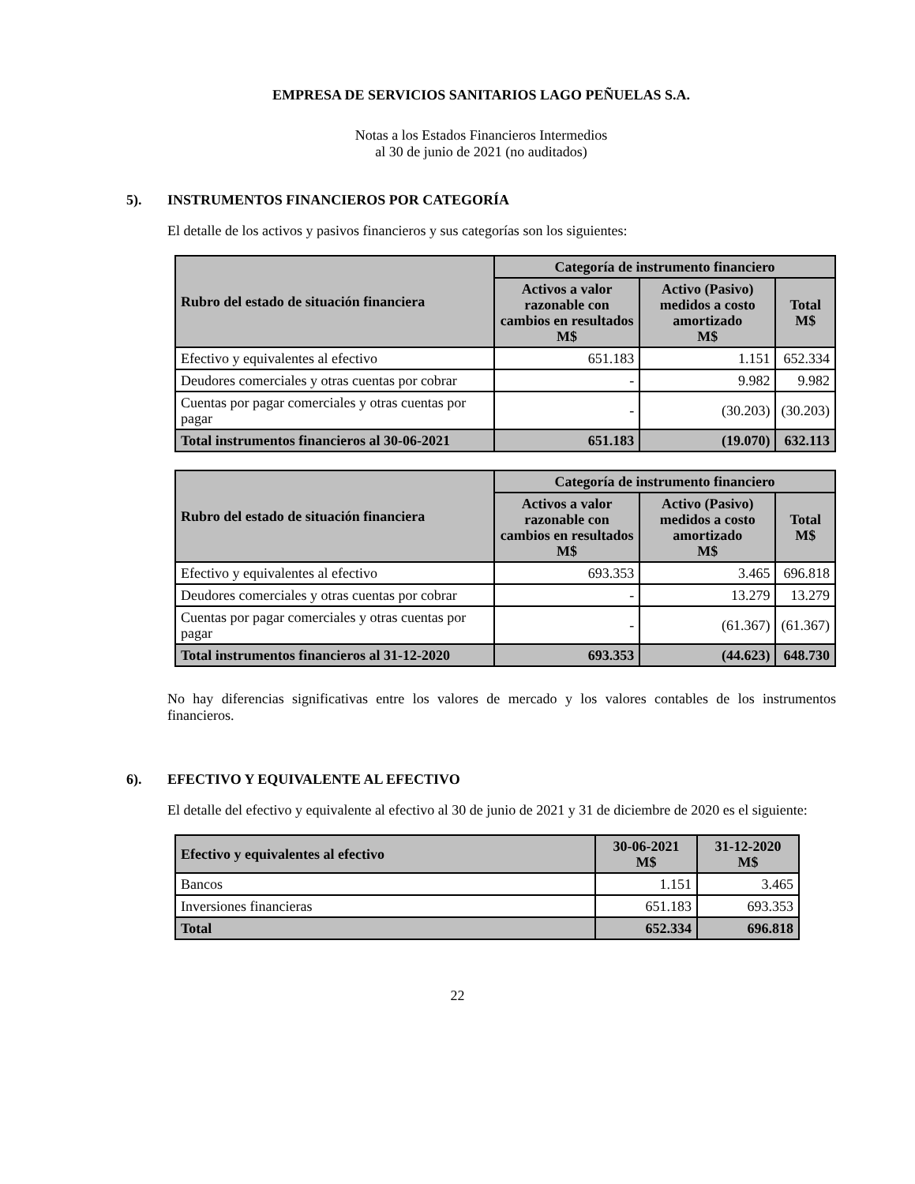EMPRESA DE SERVICIOS SANITARIOS LAGO PEÑUELAS S.A.
Notas a los Estados Financieros Intermedios
al 30 de junio de 2021 (no auditados)
5). INSTRUMENTOS FINANCIEROS POR CATEGORÍA
El detalle de los activos y pasivos financieros y sus categorías son los siguientes:
| Rubro del estado de situación financiera | Categoría de instrumento financiero | | |
| --- | --- | --- | --- |
| | Activos a valor razonable con cambios en resultados M$ | Activo (Pasivo) medidos a costo amortizado M$ | Total M$ |
| Efectivo y equivalentes al efectivo | 651.183 | 1.151 | 652.334 |
| Deudores comerciales y otras cuentas por cobrar | - | 9.982 | 9.982 |
| Cuentas por pagar comerciales y otras cuentas por pagar | - | (30.203) | (30.203) |
| Total instrumentos financieros al 30-06-2021 | 651.183 | (19.070) | 632.113 |
| Rubro del estado de situación financiera | Categoría de instrumento financiero | | |
| --- | --- | --- | --- |
| | Activos a valor razonable con cambios en resultados M$ | Activo (Pasivo) medidos a costo amortizado M$ | Total M$ |
| Efectivo y equivalentes al efectivo | 693.353 | 3.465 | 696.818 |
| Deudores comerciales y otras cuentas por cobrar | - | 13.279 | 13.279 |
| Cuentas por pagar comerciales y otras cuentas por pagar | - | (61.367) | (61.367) |
| Total instrumentos financieros al 31-12-2020 | 693.353 | (44.623) | 648.730 |
No hay diferencias significativas entre los valores de mercado y los valores contables de los instrumentos financieros.
6). EFECTIVO Y EQUIVALENTE AL EFECTIVO
El detalle del efectivo y equivalente al efectivo al 30 de junio de 2021 y 31 de diciembre de 2020 es el siguiente:
| Efectivo y equivalentes al efectivo | 30-06-2021 M$ | 31-12-2020 M$ |
| --- | --- | --- |
| Bancos | 1.151 | 3.465 |
| Inversiones financieras | 651.183 | 693.353 |
| Total | 652.334 | 696.818 |
22